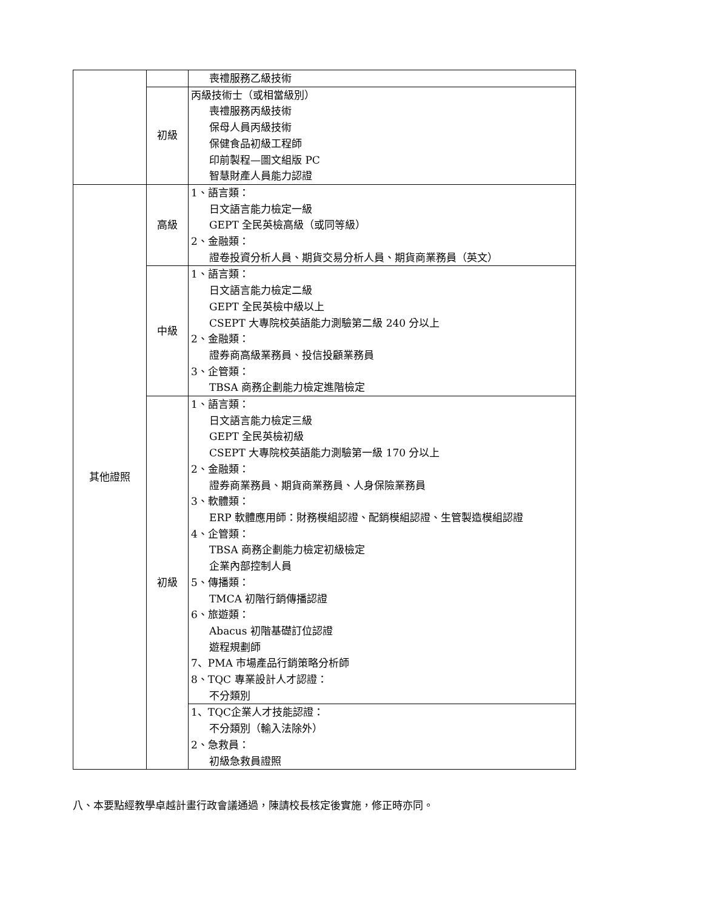| | | 喪禮服務乙級技術 |
| | 初級 | 丙級技術士（或相當級別） 喪禮服務丙級技術 保母人員丙級技術 保健食品初級工程師 印前製程—圖文組版 PC 智慧財產人員能力認證 |
| 其他證照 | 高級 | 1、語言類： 日文語言能力檢定一級 GEPT 全民英檢高級（或同等級） 2、金融類： 證卷投資分析人員、期貨交易分析人員、期貨商業務員（英文） |
| | 中級 | 1、語言類： 日文語言能力檢定二級 GEPT 全民英檢中級以上 CSEPT 大專院校英語能力測驗第二級 240 分以上 2、金融類： 證券商高級業務員、投信投顧業務員 3、企管類： TBSA 商務企劃能力檢定進階檢定 |
| | 初級 | 1、語言類： 日文語言能力檢定三級 GEPT 全民英檢初級 CSEPT 大專院校英語能力測驗第一級 170 分以上 2、金融類： 證券商業務員、期貨商業務員、人身保險業務員 3、軟體類： ERP 軟體應用師：財務模組認證、配銷模組認證、生管製造模組認證 4、企管類： TBSA 商務企劃能力檢定初級檢定 企業內部控制人員 5、傳播類： TMCA 初階行銷傳播認證 6、旅遊類： Abacus 初階基礎訂位認證 遊程規劃師 7、PMA 市場產品行銷策略分析師 8、TQC 專業設計人才認證： 不分類別 |
| | | 1、TQC企業人才技能認證： 不分類別（輸入法除外） 2、急救員： 初級急救員證照 |
八、本要點經教學卓越計畫行政會議通過，陳請校長核定後實施，修正時亦同。